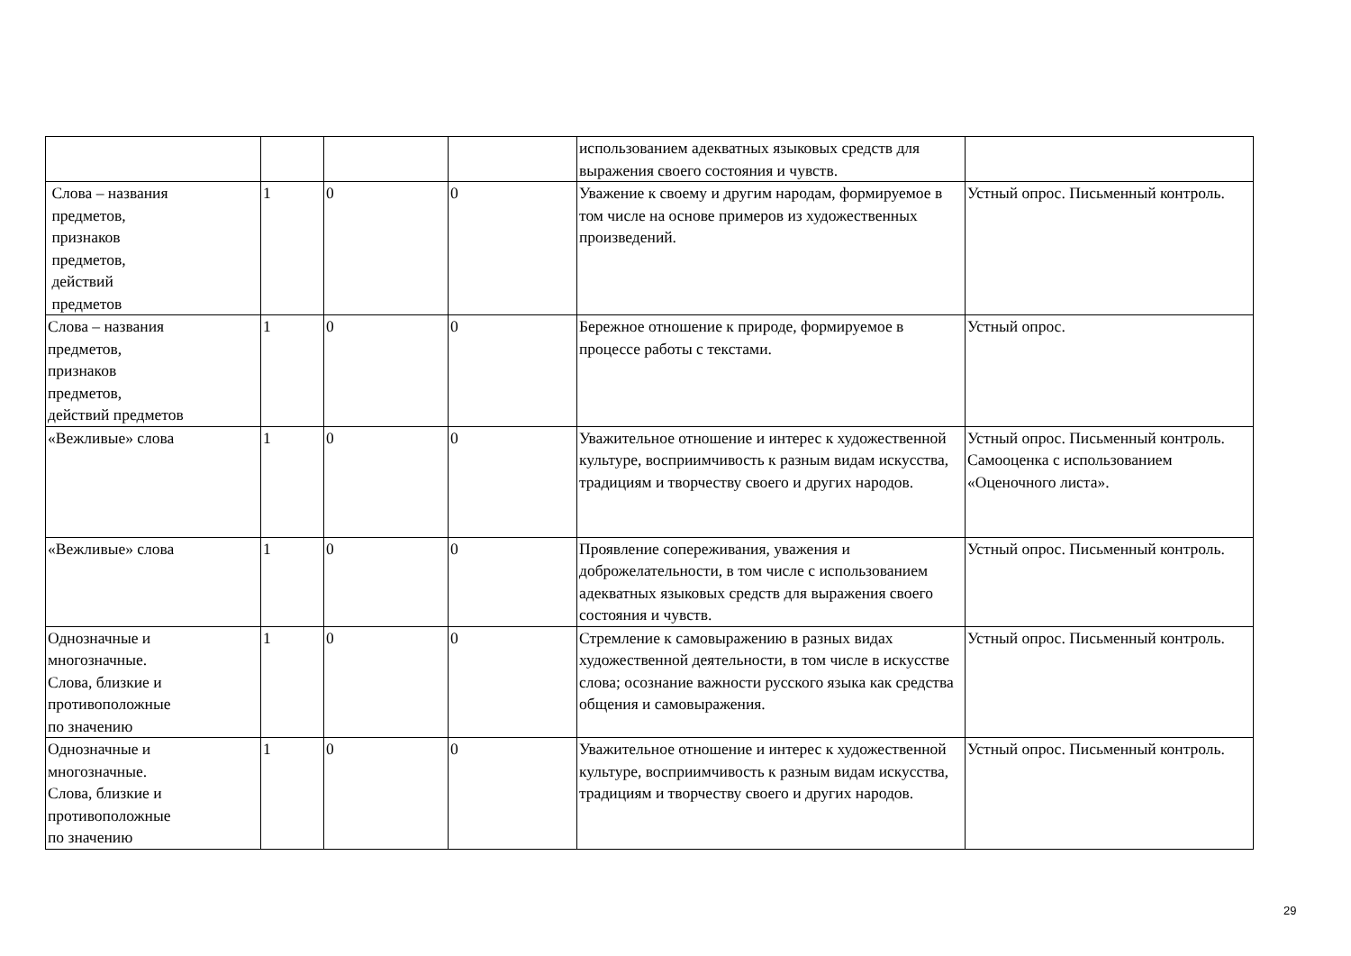| | | | | использованием адекватных языковых средств для выражения своего состояния и чувств. | |
| Слова – названия предметов, признаков предметов, действий предметов | 1 | 0 | 0 | Уважение к своему и другим народам, формируемое в том числе на основе примеров из художественных произведений. | Устный опрос. Письменный контроль. |
| Слова – названия предметов, признаков предметов, действий предметов | 1 | 0 | 0 | Бережное отношение к природе, формируемое в процессе работы с текстами. | Устный опрос. |
| «Вежливые» слова | 1 | 0 | 0 | Уважительное отношение и интерес к художественной культуре, восприимчивость к разным видам искусства, традициям и творчеству своего и других народов. | Устный опрос. Письменный контроль. Самооценка с использованием «Оценочного листа». |
| «Вежливые» слова | 1 | 0 | 0 | Проявление сопереживания, уважения и доброжелательности, в том числе с использованием адекватных языковых средств для выражения своего состояния и чувств. | Устный опрос. Письменный контроль. |
| Однозначные и многозначные. Слова, близкие и противоположные по значению | 1 | 0 | 0 | Стремление к самовыражению в разных видах художественной деятельности, в том числе в искусстве слова; осознание важности русского языка как средства общения и самовыражения. | Устный опрос. Письменный контроль. |
| Однозначные и многозначные. Слова, близкие и противоположные по значению | 1 | 0 | 0 | Уважительное отношение и интерес к художественной культуре, восприимчивость к разным видам искусства, традициям и творчеству своего и других народов. | Устный опрос. Письменный контроль. |
29